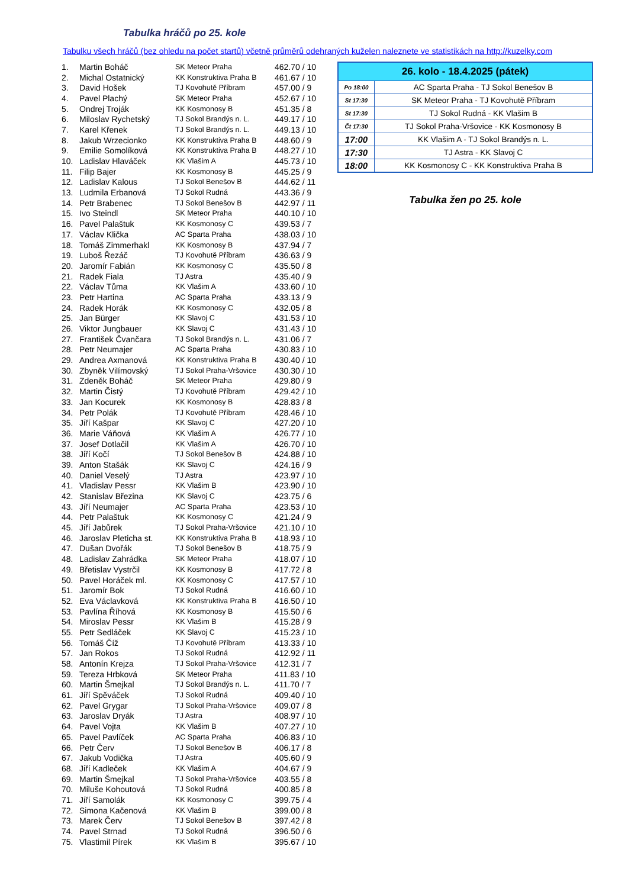Tabulka hráčů po 25. kole
Tabulku všech hráčů (bez ohledu na počet startů) včetně průměrů odehraných kuželen naleznete ve statistikách na http://kuzelky.com
| 1. | Martin Boháč | SK Meteor Praha | 462.70 / 10 |
| 2. | Michal Ostatnický | KK Konstruktiva Praha B | 461.67 / 10 |
| 3. | David Hošek | TJ Kovohutě Příbram | 457.00 / 9 |
| 4. | Pavel Plachý | SK Meteor Praha | 452.67 / 10 |
| 5. | Ondrej Troják | KK Kosmonosy B | 451.35 / 8 |
| 6. | Miloslav Rychetský | TJ Sokol Brandýs n. L. | 449.17 / 10 |
| 7. | Karel Křenek | TJ Sokol Brandýs n. L. | 449.13 / 10 |
| 8. | Jakub Wrzecionko | KK Konstruktiva Praha B | 448.60 / 9 |
| 9. | Emilie Somolíková | KK Konstruktiva Praha B | 448.27 / 10 |
| 10. | Ladislav Hlaváček | KK Vlašim A | 445.73 / 10 |
| 11. | Filip Bajer | KK Kosmonosy B | 445.25 / 9 |
| 12. | Ladislav Kalous | TJ Sokol Benešov B | 444.62 / 11 |
| 13. | Ludmila Erbanová | TJ Sokol Rudná | 443.36 / 9 |
| 14. | Petr Brabenec | TJ Sokol Benešov B | 442.97 / 11 |
| 15. | Ivo Steindl | SK Meteor Praha | 440.10 / 10 |
| 16. | Pavel Palaštuk | KK Kosmonosy C | 439.53 / 7 |
| 17. | Václav Klička | AC Sparta Praha | 438.03 / 10 |
| 18. | Tomáš Zimmerhakl | KK Kosmonosy B | 437.94 / 7 |
| 19. | Luboš Řezáč | TJ Kovohutě Příbram | 436.63 / 9 |
| 20. | Jaromír Fabián | KK Kosmonosy C | 435.50 / 8 |
| 21. | Radek Fiala | TJ Astra | 435.40 / 9 |
| 22. | Václav Tůma | KK Vlašim A | 433.60 / 10 |
| 23. | Petr Hartina | AC Sparta Praha | 433.13 / 9 |
| 24. | Radek Horák | KK Kosmonosy C | 432.05 / 8 |
| 25. | Jan Bürger | KK Slavoj C | 431.53 / 10 |
| 26. | Viktor Jungbauer | KK Slavoj C | 431.43 / 10 |
| 27. | František Čvančara | TJ Sokol Brandýs n. L. | 431.06 / 7 |
| 28. | Petr Neumajer | AC Sparta Praha | 430.83 / 10 |
| 29. | Andrea Axmanová | KK Konstruktiva Praha B | 430.40 / 10 |
| 30. | Zbyněk Vilímovský | TJ Sokol Praha-Vršovice | 430.30 / 10 |
| 31. | Zdeněk Boháč | SK Meteor Praha | 429.80 / 9 |
| 32. | Martin Čistý | TJ Kovohutě Příbram | 429.42 / 10 |
| 33. | Jan Kocurek | KK Kosmonosy B | 428.83 / 8 |
| 34. | Petr Polák | TJ Kovohutě Příbram | 428.46 / 10 |
| 35. | Jiří Kašpar | KK Slavoj C | 427.20 / 10 |
| 36. | Marie Váňová | KK Vlašim A | 426.77 / 10 |
| 37. | Josef Dotlačil | KK Vlašim A | 426.70 / 10 |
| 38. | Jiří Kočí | TJ Sokol Benešov B | 424.88 / 10 |
| 39. | Anton Stašák | KK Slavoj C | 424.16 / 9 |
| 40. | Daniel Veselý | TJ Astra | 423.97 / 10 |
| 41. | Vladislav Pessr | KK Vlašim B | 423.90 / 10 |
| 42. | Stanislav Březina | KK Slavoj C | 423.75 / 6 |
| 43. | Jiří Neumajer | AC Sparta Praha | 423.53 / 10 |
| 44. | Petr Palaštuk | KK Kosmonosy C | 421.24 / 9 |
| 45. | Jiří Jabůrek | TJ Sokol Praha-Vršovice | 421.10 / 10 |
| 46. | Jaroslav Pleticha st. | KK Konstruktiva Praha B | 418.93 / 10 |
| 47. | Dušan Dvořák | TJ Sokol Benešov B | 418.75 / 9 |
| 48. | Ladislav Zahrádka | SK Meteor Praha | 418.07 / 10 |
| 49. | Břetislav Vystrčil | KK Kosmonosy B | 417.72 / 8 |
| 50. | Pavel Horáček ml. | KK Kosmonosy C | 417.57 / 10 |
| 51. | Jaromír Bok | TJ Sokol Rudná | 416.60 / 10 |
| 52. | Eva Václavková | KK Konstruktiva Praha B | 416.50 / 10 |
| 53. | Pavlína Říhová | KK Kosmonosy B | 415.50 / 6 |
| 54. | Miroslav Pessr | KK Vlašim B | 415.28 / 9 |
| 55. | Petr Sedláček | KK Slavoj C | 415.23 / 10 |
| 56. | Tomáš Číž | TJ Kovohutě Příbram | 413.33 / 10 |
| 57. | Jan Rokos | TJ Sokol Rudná | 412.92 / 11 |
| 58. | Antonín Krejza | TJ Sokol Praha-Vršovice | 412.31 / 7 |
| 59. | Tereza Hrbková | SK Meteor Praha | 411.83 / 10 |
| 60. | Martin Šmejkal | TJ Sokol Brandýs n. L. | 411.70 / 7 |
| 61. | Jiří Spěváček | TJ Sokol Rudná | 409.40 / 10 |
| 62. | Pavel Grygar | TJ Sokol Praha-Vršovice | 409.07 / 8 |
| 63. | Jaroslav Dryák | TJ Astra | 408.97 / 10 |
| 64. | Pavel Vojta | KK Vlašim B | 407.27 / 10 |
| 65. | Pavel Pavlíček | AC Sparta Praha | 406.83 / 10 |
| 66. | Petr Červ | TJ Sokol Benešov B | 406.17 / 8 |
| 67. | Jakub Vodička | TJ Astra | 405.60 / 9 |
| 68. | Jiří Kadleček | KK Vlašim A | 404.67 / 9 |
| 69. | Martin Šmejkal | TJ Sokol Praha-Vršovice | 403.55 / 8 |
| 70. | Miluše Kohoutová | TJ Sokol Rudná | 400.85 / 8 |
| 71. | Jiří Samolák | KK Kosmonosy C | 399.75 / 4 |
| 72. | Simona Kačenová | KK Vlašim B | 399.00 / 8 |
| 73. | Marek Červ | TJ Sokol Benešov B | 397.42 / 8 |
| 74. | Pavel Strnad | TJ Sokol Rudná | 396.50 / 6 |
| 75. | Vlastimil Pírek | KK Vlašim B | 395.67 / 10 |
| 26. kolo - 18.4.2025 (pátek) | |
| --- | --- |
| Po 18:00 | AC Sparta Praha - TJ Sokol Benešov B |
| St 17:30 | SK Meteor Praha - TJ Kovohutě Příbram |
| St 17:30 | TJ Sokol Rudná - KK Vlašim B |
| Čt 17:30 | TJ Sokol Praha-Vršovice - KK Kosmonosy B |
| 17:00 | KK Vlašim A - TJ Sokol Brandýs n. L. |
| 17:30 | TJ Astra - KK Slavoj C |
| 18:00 | KK Kosmonosy C - KK Konstruktiva Praha B |
Tabulka žen po 25. kole